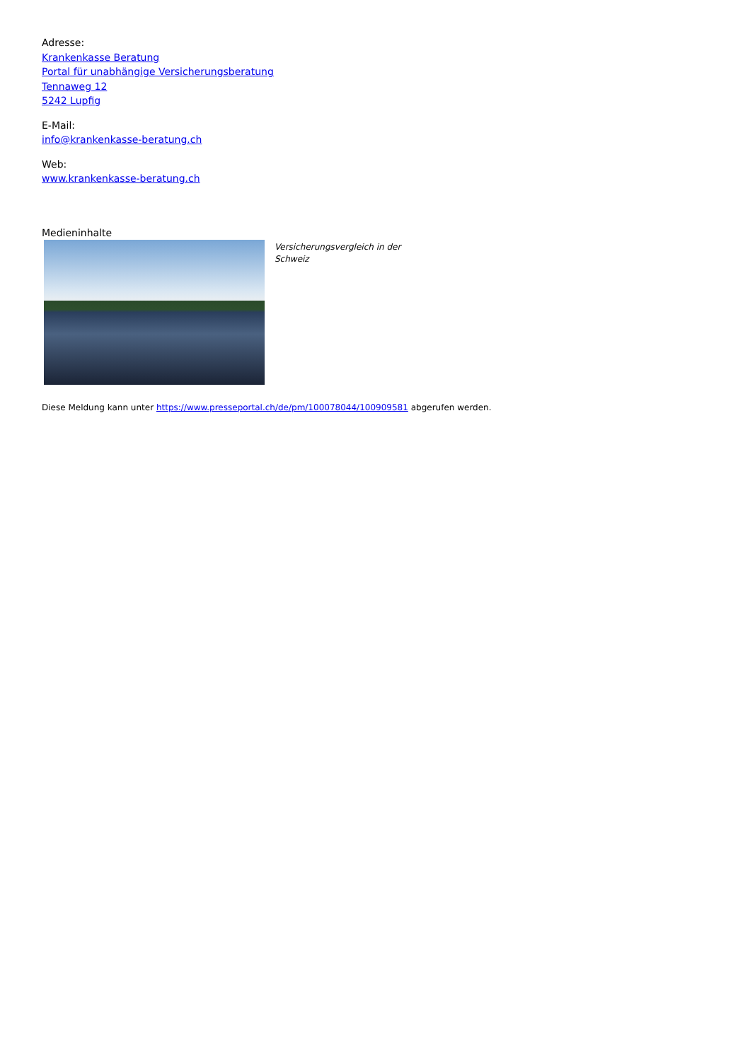Adresse:
Krankenkasse Beratung
Portal für unabhängige Versicherungsberatung
Tennaweg 12
5242 Lupfig
E-Mail:
info@krankenkasse-beratung.ch
Web:
www.krankenkasse-beratung.ch
Medieninhalte
Versicherungsvergleich in der Schweiz
Diese Meldung kann unter https://www.presseportal.ch/de/pm/100078044/100909581 abgerufen werden.